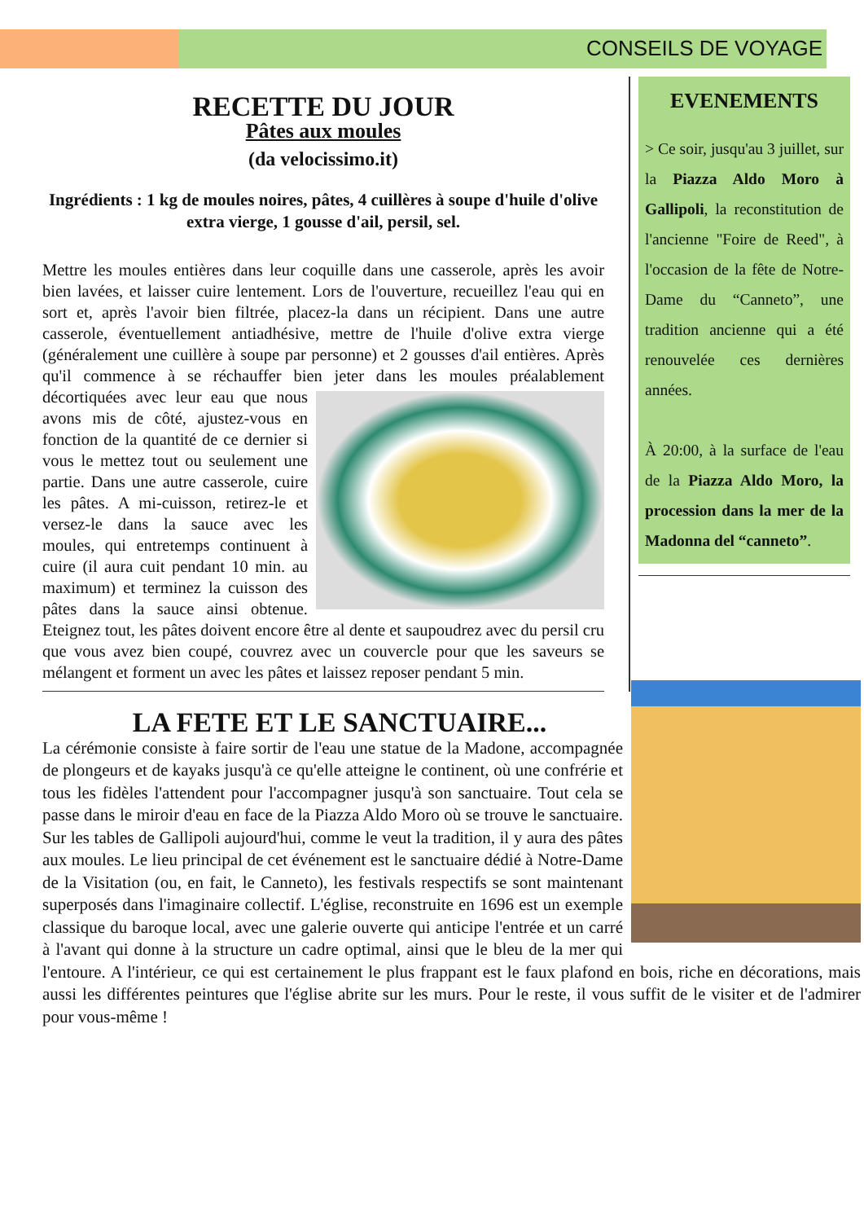CONSEILS DE VOYAGE
RECETTE DU JOUR
Pâtes aux moules
(da velocissimo.it)
Ingrédients : 1 kg de moules noires, pâtes, 4 cuillères à soupe d'huile d'olive extra vierge, 1 gousse d'ail, persil, sel.
Mettre les moules entières dans leur coquille dans une casserole, après les avoir bien lavées, et laisser cuire lentement. Lors de l'ouverture, recueillez l'eau qui en sort et, après l'avoir bien filtrée, placez-la dans un récipient. Dans une autre casserole, éventuellement antiadhésive, mettre de l'huile d'olive extra vierge (généralement une cuillère à soupe par personne) et 2 gousses d'ail entières. Après qu'il commence à se réchauffer bien jeter dans les moules préalablement décortiquées avec leur eau que nous avons mis de côté, ajustez-vous en fonction de la quantité de ce dernier si vous le mettez tout ou seulement une partie. Dans une autre casserole, cuire les pâtes. A mi-cuisson, retirez-le et versez-le dans la sauce avec les moules, qui entretemps continuent à cuire (il aura cuit pendant 10 min. au maximum) et terminez la cuisson des pâtes dans la sauce ainsi obtenue. Eteignez tout, les pâtes doivent encore être al dente et saupoudrez avec du persil cru que vous avez bien coupé, couvrez avec un couvercle pour que les saveurs se mélangent et forment un avec les pâtes et laissez reposer pendant 5 min.
EVENEMENTS
> Ce soir, jusqu'au 3 juillet, sur la Piazza Aldo Moro à Gallipoli, la reconstitution de l'ancienne "Foire de Reed", à l'occasion de la fête de Notre-Dame du “Canneto”, une tradition ancienne qui a été renouvelée ces dernières années.
À 20:00, à la surface de l'eau de la Piazza Aldo Moro, la procession dans la mer de la Madonna del “canneto”.
LA FETE ET LE SANCTUAIRE...
La cérémonie consiste à faire sortir de l'eau une statue de la Madone, accompagnée de plongeurs et de kayaks jusqu'à ce qu'elle atteigne le continent, où une confrérie et tous les fidèles l'attendent pour l'accompagner jusqu'à son sanctuaire. Tout cela se passe dans le miroir d'eau en face de la Piazza Aldo Moro où se trouve le sanctuaire. Sur les tables de Gallipoli aujourd'hui, comme le veut la tradition, il y aura des pâtes aux moules. Le lieu principal de cet événement est le sanctuaire dédié à Notre-Dame de la Visitation (ou, en fait, le Canneto), les festivals respectifs se sont maintenant superposés dans l'imaginaire collectif. L'église, reconstruite en 1696 est un exemple classique du baroque local, avec une galerie ouverte qui anticipe l'entrée et un carré à l'avant qui donne à la structure un cadre optimal, ainsi que le bleu de la mer qui l'entoure. A l'intérieur, ce qui est certainement le plus frappant est le faux plafond en bois, riche en décorations, mais aussi les différentes peintures que l'église abrite sur les murs. Pour le reste, il vous suffit de le visiter et de l'admirer pour vous-même !